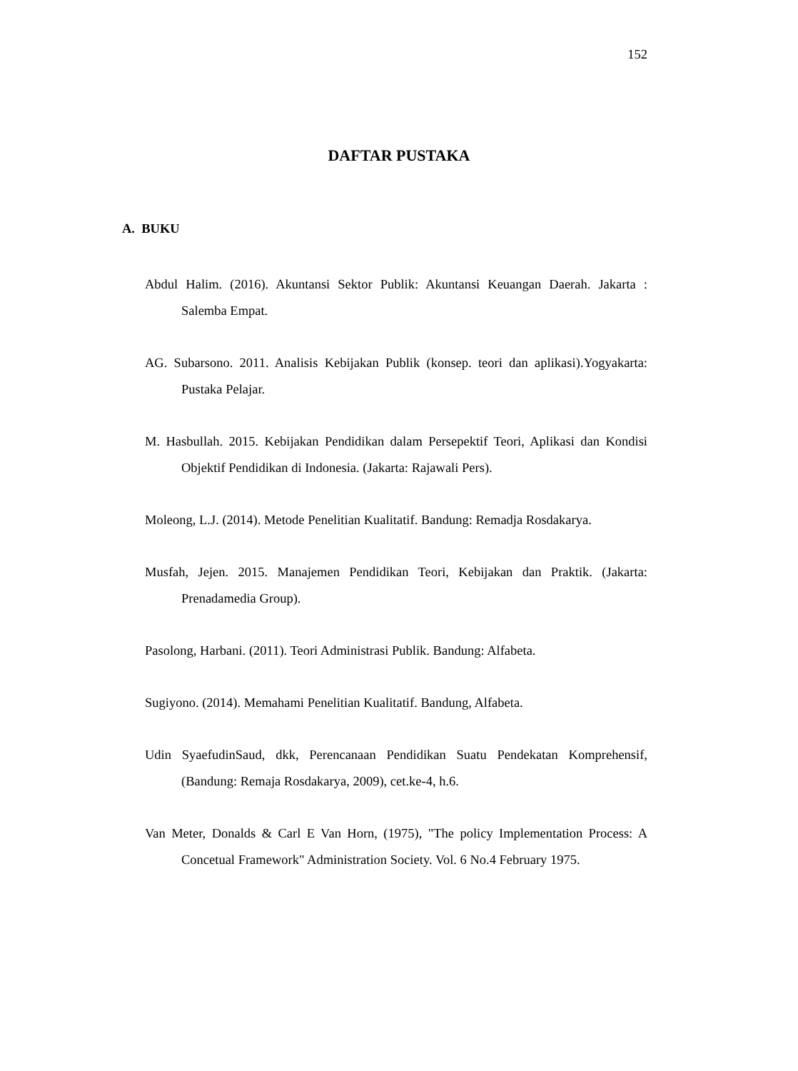152
DAFTAR PUSTAKA
A. BUKU
Abdul Halim. (2016). Akuntansi Sektor Publik: Akuntansi Keuangan Daerah. Jakarta : Salemba Empat.
AG. Subarsono. 2011. Analisis Kebijakan Publik (konsep. teori dan aplikasi).Yogyakarta: Pustaka Pelajar.
M. Hasbullah. 2015. Kebijakan Pendidikan dalam Persepektif Teori, Aplikasi dan Kondisi Objektif Pendidikan di Indonesia. (Jakarta: Rajawali Pers).
Moleong, L.J. (2014). Metode Penelitian Kualitatif. Bandung: Remadja Rosdakarya.
Musfah, Jejen. 2015. Manajemen Pendidikan Teori, Kebijakan dan Praktik. (Jakarta: Prenadamedia Group).
Pasolong, Harbani. (2011). Teori Administrasi Publik. Bandung: Alfabeta.
Sugiyono. (2014). Memahami Penelitian Kualitatif. Bandung, Alfabeta.
Udin SyaefudinSaud, dkk, Perencanaan Pendidikan Suatu Pendekatan Komprehensif, (Bandung: Remaja Rosdakarya, 2009), cet.ke-4, h.6.
Van Meter, Donalds & Carl E Van Horn, (1975), "The policy Implementation Process: A Concetual Framework" Administration Society. Vol. 6 No.4 February 1975.